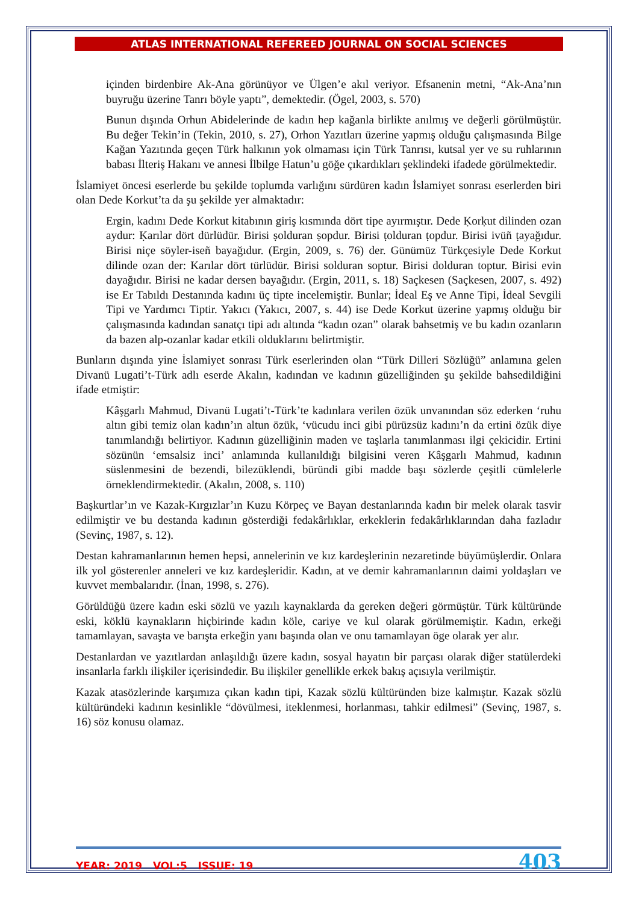ATLAS INTERNATIONAL REFEREED JOURNAL ON SOCIAL SCIENCES
içinden birdenbire Ak-Ana görünüyor ve Ülgen’e akıl veriyor. Efsanenin metni, “Ak-Ana’nın buyruğu üzerine Tanrı böyle yaptı”, demektedir. (Ögel, 2003, s. 570)
Bunun dışında Orhun Abidelerinde de kadın hep kağanla birlikte anılmış ve değerli görülmüştür. Bu değer Tekin’in (Tekin, 2010, s. 27), Orhon Yazıtları üzerine yapmış olduğu çalışmasında Bilge Kağan Yazıtında geçen Türk halkının yok olmaması için Türk Tanrısı, kutsal yer ve su ruhlarının babası İlteriş Hakanı ve annesi İlbilge Hatun’u göğe çıkardıkları şeklindeki ifadede görülmektedir.
İslamiyet öncesi eserlerde bu şekilde toplumda varlığını sürdüren kadın İslamiyet sonrası eserlerden biri olan Dede Korkut’ta da şu şekilde yer almaktadır:
Ergin, kadını Dede Korkut kitabının giriş kısmında dört tipe ayırmıştır. Dede Ḳorḳut dilinden ozan aydur: Ḳarılar dört dürlüdür. Birisi ṣolduran ṣopdur. Birisi ṭolduran ṭopdur. Birisi ivüñ ṭayağıdur. Birisi niçe söyler-iseñ bayağıdur. (Ergin, 2009, s. 76) der. Günümüz Türkçesiyle Dede Korkut dilinde ozan der: Karılar dört türlüdür. Birisi solduran soptur. Birisi dolduran toptur. Birisi evin dayağıdır. Birisi ne kadar dersen bayağıdır. (Ergin, 2011, s. 18) Saçkesen (Saçkesen, 2007, s. 492) ise Er Tabıldı Destanında kadını üç tipte incelemiştir. Bunlar; İdeal Eş ve Anne Tipi, İdeal Sevgili Tipi ve Yardımcı Tiptir. Yakıcı (Yakıcı, 2007, s. 44) ise Dede Korkut üzerine yapmış olduğu bir çalışmasında kadından sanatçı tipi adı altında “kadın ozan” olarak bahsetmiş ve bu kadın ozanların da bazen alp-ozanlar kadar etkili olduklarını belirtmiştir.
Bunların dışında yine İslamiyet sonrası Türk eserlerinden olan “Türk Dilleri Sözlüğü” anlamına gelen Divanü Lugati’t-Türk adlı eserde Akalın, kadından ve kadının güzelliğinden şu şekilde bahsedildiğini ifade etmiştir:
Kâşgarlı Mahmud, Divanü Lugati’t-Türk’te kadınlara verilen özük unvanından söz ederken ‘ruhu altın gibi temiz olan kadın’ın altun özük, ‘vücudu inci gibi pürüzsüz kadını’n da ertini özük diye tanımlandığı belirtiyor. Kadının güzelliğinin maden ve taşlarla tanımlanması ilgi çekicidir. Ertini sözünün ‘emsalsiz inci’ anlamında kullanıldığı bilgisini veren Kâşgarlı Mahmud, kadının süslenmesini de bezendi, bilezüklendi, büründi gibi madde başı sözlerde çeşitli cümlelerle örneklendirmektedir. (Akalın, 2008, s. 110)
Başkurtlar’ın ve Kazak-Kırgızlar’ın Kuzu Körpeç ve Bayan destanlarında kadın bir melek olarak tasvir edilmiştir ve bu destanda kadının gösterdiği fedakârlıklar, erkeklerin fedakârlıklarından daha fazladır (Sevinç, 1987, s. 12).
Destan kahramanlarının hemen hepsi, annelerinin ve kız kardeşlerinin nezaretinde büyümüşlerdir. Onlara ilk yol gösterenler anneleri ve kız kardeşleridir. Kadın, at ve demir kahramanlarının daimi yoldaşları ve kuvvet membalarıdır. (İnan, 1998, s. 276).
Görüldüğü üzere kadın eski sözlü ve yazılı kaynaklarda da gereken değeri görmüştür. Türk kültüründe eski, köklü kaynakların hiçbirinde kadın köle, cariye ve kul olarak görülmemiştir. Kadın, erkeği tamamlayan, savaşta ve barışta erkeğin yanı başında olan ve onu tamamlayan öge olarak yer alır.
Destanlardan ve yazıtlardan anlaşıldığı üzere kadın, sosyal hayatın bir parçası olarak diğer statülerdeki insanlarla farklı ilişkiler içerisindedir. Bu ilişkiler genellikle erkek bakış açısıyla verilmiştir.
Kazak atasözlerinde karşımıza çıkan kadın tipi, Kazak sözlü kültüründen bize kalmıştır. Kazak sözlü kültüründeki kadının kesinlikle “dövülmesi, iteklenmesi, horlanması, tahkir edilmesi” (Sevinç, 1987, s. 16) söz konusu olamaz.
YEAR: 2019 VOL:5 ISSUE: 19 403